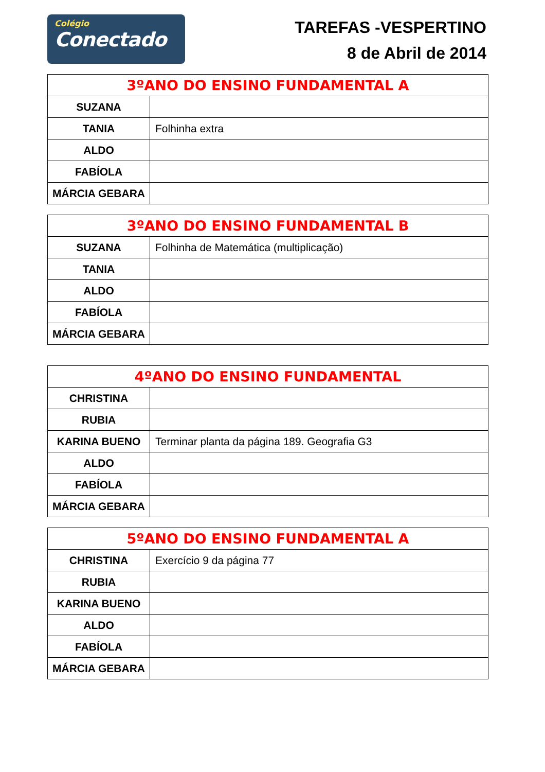Colégio
Conectado
TAREFAS -VESPERTINO
8 de Abril de 2014
| 3ºANO DO ENSINO FUNDAMENTAL A | |
| --- | --- |
| SUZANA | |
| TANIA | Folhinha extra |
| ALDO | |
| FABÍOLA | |
| MÁRCIA GEBARA | |
| 3ºANO DO ENSINO FUNDAMENTAL B | |
| --- | --- |
| SUZANA | Folhinha de Matemática (multiplicação) |
| TANIA | |
| ALDO | |
| FABÍOLA | |
| MÁRCIA GEBARA | |
| 4ºANO DO ENSINO FUNDAMENTAL | |
| --- | --- |
| CHRISTINA | |
| RUBIA | |
| KARINA BUENO | Terminar planta da página 189. Geografia G3 |
| ALDO | |
| FABÍOLA | |
| MÁRCIA GEBARA | |
| 5ºANO DO ENSINO FUNDAMENTAL A | |
| --- | --- |
| CHRISTINA | Exercício 9 da página 77 |
| RUBIA | |
| KARINA BUENO | |
| ALDO | |
| FABÍOLA | |
| MÁRCIA GEBARA | |